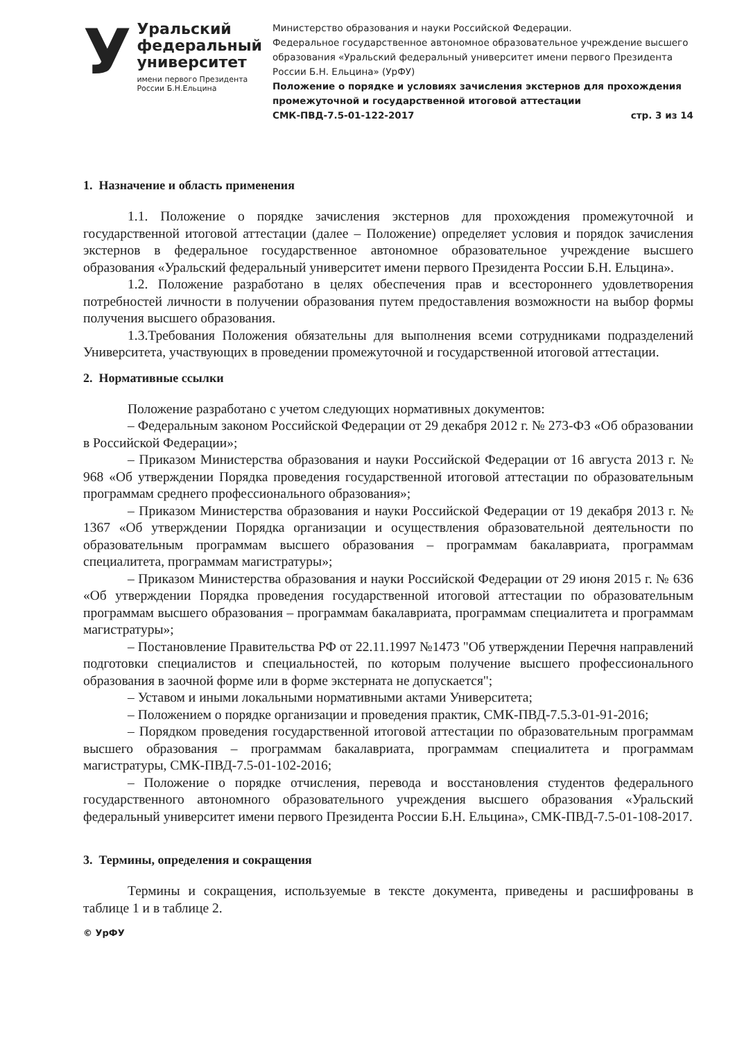У
Уральский федеральный университет
имени первого Президента России Б.Н.Ельцина
Министерство образования и науки Российской Федерации.
Федеральное государственное автономное образовательное учреждение высшего образования «Уральский федеральный университет имени первого Президента России Б.Н. Ельцина» (УрФУ)
Положение о порядке и условиях зачисления экстернов для прохождения промежуточной и государственной итоговой аттестации
СМК-ПВД-7.5-01-122-2017 стр. 3 из 14
1. Назначение и область применения
1.1. Положение о порядке зачисления экстернов для прохождения промежуточной и государственной итоговой аттестации (далее – Положение) определяет условия и порядок зачисления экстернов в федеральное государственное автономное образовательное учреждение высшего образования «Уральский федеральный университет имени первого Президента России Б.Н. Ельцина».
1.2. Положение разработано в целях обеспечения прав и всестороннего удовлетворения потребностей личности в получении образования путем предоставления возможности на выбор формы получения высшего образования.
1.3.Требования Положения обязательны для выполнения всеми сотрудниками подразделений Университета, участвующих в проведении промежуточной и государственной итоговой аттестации.
2. Нормативные ссылки
Положение разработано с учетом следующих нормативных документов:
– Федеральным законом Российской Федерации от 29 декабря 2012 г. № 273-ФЗ «Об образовании в Российской Федерации»;
– Приказом Министерства образования и науки Российской Федерации от 16 августа 2013 г. № 968 «Об утверждении Порядка проведения государственной итоговой аттестации по образовательным программам среднего профессионального образования»;
– Приказом Министерства образования и науки Российской Федерации от 19 декабря 2013 г. № 1367 «Об утверждении Порядка организации и осуществления образовательной деятельности по образовательным программам высшего образования – программам бакалавриата, программам специалитета, программам магистратуры»;
– Приказом Министерства образования и науки Российской Федерации от 29 июня 2015 г. № 636 «Об утверждении Порядка проведения государственной итоговой аттестации по образовательным программам высшего образования – программам бакалавриата, программам специалитета и программам магистратуры»;
– Постановление Правительства РФ от 22.11.1997 №1473 "Об утверждении Перечня направлений подготовки специалистов и специальностей, по которым получение высшего профессионального образования в заочной форме или в форме экстерната не допускается";
– Уставом и иными локальными нормативными актами Университета;
– Положением о порядке организации и проведения практик, СМК-ПВД-7.5.3-01-91-2016;
– Порядком проведения государственной итоговой аттестации по образовательным программам высшего образования – программам бакалавриата, программам специалитета и программам магистратуры, СМК-ПВД-7.5-01-102-2016;
– Положение о порядке отчисления, перевода и восстановления студентов федерального государственного автономного образовательного учреждения высшего образования «Уральский федеральный университет имени первого Президента России Б.Н. Ельцина», СМК-ПВД-7.5-01-108-2017.
3. Термины, определения и сокращения
Термины и сокращения, используемые в тексте документа, приведены и расшифрованы в таблице 1 и в таблице 2.
© УрФУ